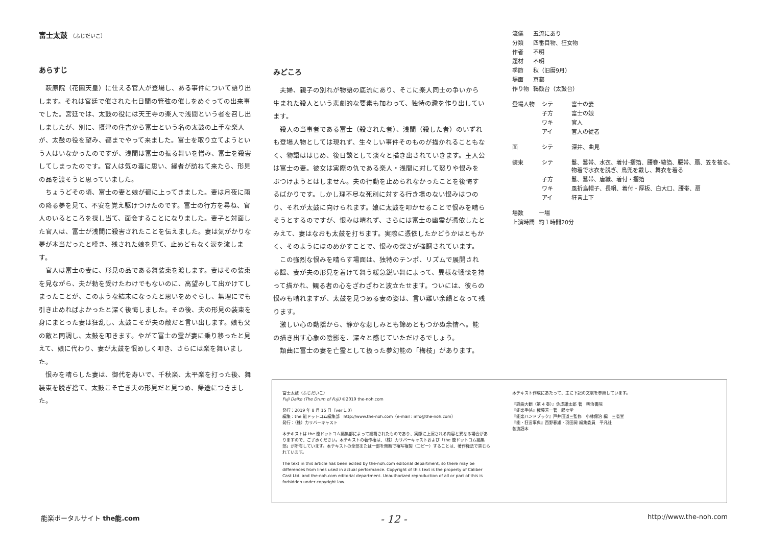富士太鼓 （ふじだいこ）
あらすじ
萩原院（花園天皇）に仕える官人が登場し、ある事件について語り出します。それは宮廷で催された七日間の管弦の催しをめぐっての出来事でした。宮廷では、太鼓の役には天王寺の楽人で浅間という者を召し出しましたが、別に、摂津の住吉から富士という名の太鼓の上手な楽人が、太鼓の役を望み、都までやって来ました。富士を取り立てようという人はいなかったのですが、浅間は富士の振る舞いを憎み、富士を殺害してしまったのです。官人は気の毒に思い、縁者が訪ねて来たら、形見の品を渡そうと思っていました。
ちょうどその頃、富士の妻と娘が都に上ってきました。妻は月夜に雨の降る夢を見て、不安を覚え駆けつけたのです。富士の行方を尋ね、官人のいるところを探し当て、面会することになりました。妻子と対面した官人は、富士が浅間に殺害されたことを伝えました。妻は気がかりな夢が本当だったと嘆き、残された娘を見て、止めどもなく涙を流します。
官人は富士の妻に、形見の品である舞装束を渡します。妻はその装束を見ながら、夫が勅を受けたわけでもないのに、高望みして出かけてしまったことが、このような結末になったと思いをめぐらし、無理にでも引き止めればよかったと深く後悔しました。その後、夫の形見の装束を身にまとった妻は狂乱し、太鼓こそが夫の敵だと言い出します。娘も父の敵と同調し、太鼓を叩きます。やがて富士の霊が妻に乗り移ったと見えて、娘に代わり、妻が太鼓を恨めしく叩き、さらには楽を舞いました。
恨みを晴らした妻は、御代を寿いで、千秋楽、太平楽を打った後、舞装束を脱ぎ捨て、太鼓こそ亡き夫の形見だと見つめ、帰途につきました。
みどころ
夫婦、親子の別れが物語の底流にあり、そこに楽人同士の争いから生まれた殺人という悲劇的な要素も加わって、独特の趣を作り出しています。
殺人の当事者である富士（殺された者）、浅間（殺した者）のいずれも登場人物としては現れず、生々しい事件そのものが描かれることもなく、物語ははじめ、後日談として淡々と描き出されていきます。主人公は富士の妻。彼女は実際の仇である楽人・浅間に対して怒りや恨みをぶつけようとはしません。夫の行動を止められなかったことを後悔するばかりです。しかし理不尽な死別に対する行き場のない恨みはつのり、それが太鼓に向けられます。娘に太鼓を叩かせることで恨みを晴らそうとするのですが、恨みは晴れず、さらには富士の幽霊が憑依したとみえて、妻はなおも太鼓を打ちます。実際に憑依したかどうかはともかく、そのようにほのめかすことで、恨みの深さが強調されています。
この強烈な恨みを晴らす場面は、独特のテンポ、リズムで展開される謡、妻が夫の形見を着けて舞う緩急鋭い舞によって、異様な戦慄を持って描かれ、観る者の心をざわざわと波立たせます。ついには、彼らの恨みも晴れますが、太鼓を見つめる妻の姿は、言い難い余韻となって残ります。
激しい心の動揺から、静かな悲しみとも諦めともつかぬ余情へ。能の描き出す心象の陰影を、深々と感じていただけるでしょう。
類曲に富士の妻を亡霊として扱った夢幻能の「梅枝」があります。
| 流儀 | 五流にあり |
| 分類 | 四番目物、狂女物 |
| 作者 | 不明 |
| 題材 | 不明 |
| 季節 | 秋（旧暦9月） |
| 場面 | 京都 |
| 作り物 | 鞨鼓台（太鼓台） |
| 登場人物 | シテ | 富士の妻 |
| | 子方 | 富士の娘 |
| | ワキ | 官人 |
| | アイ | 官人の従者 |
| 面 | シテ | 深井、曲見 |
| 装束 | シテ | 鬘、鬘帯、水衣、着付･摺箔、腰巻･縫箔、腰帯、扇、笠を被る。 物着で水衣を脱ぎ、鳥兜を戴し、舞衣を着る |
| | 子方 | 鬘、鬘帯、唐織、着付・摺箔 |
| | ワキ | 風折烏帽子、長絹、着付・厚板、白大口、腰帯、扇 |
| | アイ | 狂言上下 |
| 場数 | 一場 |
| 上演時間 | 約１時間20分 |
富士太鼓（ふじだいこ）
Fuji Daiko (The Drum of Fuji) ©2019 the-noh.com
発行：2019 年 8 月 15 日（ver 1.0）
編集：the 能ドットコム編集部　http://www.the-noh.com（e-mail : info@the-noh.com）
発行：（株）カリバーキャスト
本テキストは the 能ドットコム編集部によって編纂されたものであり、実際に上演される内容と異なる場合がありますので、ご了承ください。本テキストの著作権は、（株）カリバーキャストおよび「the 能ドットコム編集部」が所有しています。本テキストの全部または一部を無断で複写複製（コピー）することは、著作権法で禁じられています。
The text in this article has been edited by the-noh.com editorial department, so there may be differences from lines used in actual performance. Copyright of this text is the property of Caliber Cast Ltd. and the-noh.com editorial department. Unauthorized reproduction of all or part of this is forbidden under copyright law.
本テキスト作成にあたって、主に下記の文献を参照しています。
『謡曲大観（第 4 巻）』佐成謙太郎 著　明治書院
『能楽手帖』権藤芳一著　駸々堂
『能楽ハンドブック』戸井田道三監修　小林保治 編　三省堂
『能・狂言事典』西野春雄・羽田昶 編集委員　平凡社
各流謡本
能楽ポータルサイト the能.com - 12 - http://www.the-noh.com